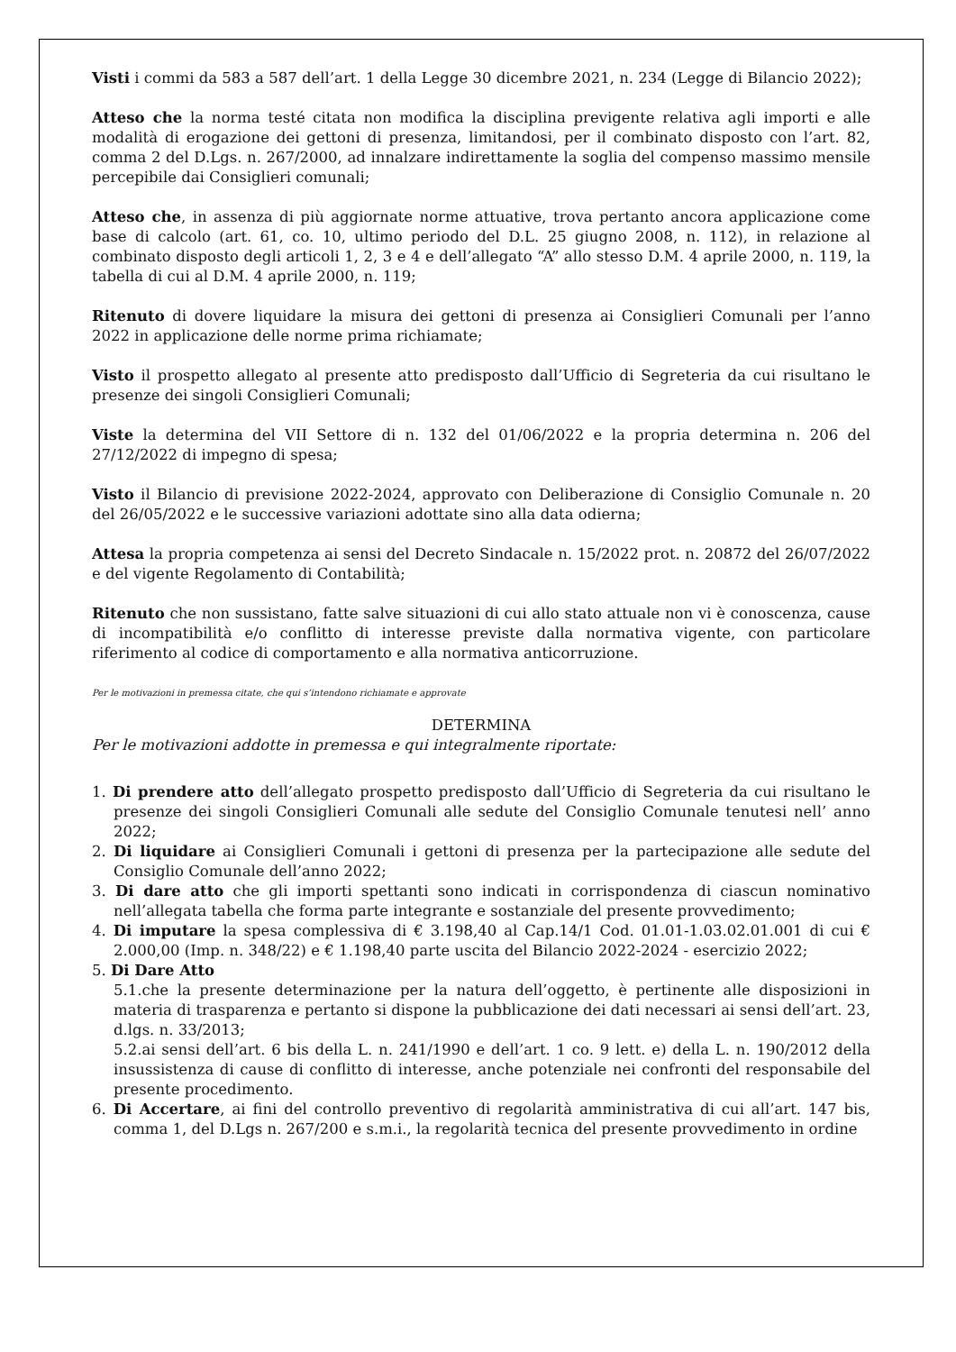Visti i commi da 583 a 587 dell’art. 1 della Legge 30 dicembre 2021, n. 234 (Legge di Bilancio 2022);
Atteso che la norma testé citata non modifica la disciplina previgente relativa agli importi e alle modalità di erogazione dei gettoni di presenza, limitandosi, per il combinato disposto con l’art. 82, comma 2 del D.Lgs. n. 267/2000, ad innalzare indirettamente la soglia del compenso massimo mensile percepibile dai Consiglieri comunali;
Atteso che, in assenza di più aggiornate norme attuative, trova pertanto ancora applicazione come base di calcolo (art. 61, co. 10, ultimo periodo del D.L. 25 giugno 2008, n. 112), in relazione al combinato disposto degli articoli 1, 2, 3 e 4 e dell’allegato “A” allo stesso D.M. 4 aprile 2000, n. 119, la tabella di cui al D.M. 4 aprile 2000, n. 119;
Ritenuto di dovere liquidare la misura dei gettoni di presenza ai Consiglieri Comunali per l’anno 2022 in applicazione delle norme prima richiamate;
Visto il prospetto allegato al presente atto predisposto dall’Ufficio di Segreteria da cui risultano le presenze dei singoli Consiglieri Comunali;
Viste la determina del VII Settore di n. 132 del 01/06/2022 e la propria determina n. 206 del 27/12/2022 di impegno di spesa;
Visto il Bilancio di previsione 2022-2024, approvato con Deliberazione di Consiglio Comunale n. 20 del 26/05/2022 e le successive variazioni adottate sino alla data odierna;
Attesa la propria competenza ai sensi del Decreto Sindacale n. 15/2022 prot. n. 20872 del 26/07/2022 e del vigente Regolamento di Contabilità;
Ritenuto che non sussistano, fatte salve situazioni di cui allo stato attuale non vi è conoscenza, cause di incompatibilità e/o conflitto di interesse previste dalla normativa vigente, con particolare riferimento al codice di comportamento e alla normativa anticorruzione.
Per le motivazioni in premessa citate, che qui s’intendono richiamate e approvate
DETERMINA
Per le motivazioni addotte in premessa e qui integralmente riportate:
1. Di prendere atto dell’allegato prospetto predisposto dall’Ufficio di Segreteria da cui risultano le presenze dei singoli Consiglieri Comunali alle sedute del Consiglio Comunale tenutesi nell’ anno 2022;
2. Di liquidare ai Consiglieri Comunali i gettoni di presenza per la partecipazione alle sedute del Consiglio Comunale dell’anno 2022;
3. Di dare atto che gli importi spettanti sono indicati in corrispondenza di ciascun nominativo nell’allegata tabella che forma parte integrante e sostanziale del presente provvedimento;
4. Di imputare la spesa complessiva di € 3.198,40 al Cap.14/1 Cod. 01.01-1.03.02.01.001 di cui € 2.000,00 (Imp. n. 348/22) e € 1.198,40 parte uscita del Bilancio 2022-2024 - esercizio 2022;
5. Di Dare Atto
5.1.che la presente determinazione per la natura dell’oggetto, è pertinente alle disposizioni in materia di trasparenza e pertanto si dispone la pubblicazione dei dati necessari ai sensi dell’art. 23, d.lgs. n. 33/2013;
5.2.ai sensi dell’art. 6 bis della L. n. 241/1990 e dell’art. 1 co. 9 lett. e) della L. n. 190/2012 della insussistenza di cause di conflitto di interesse, anche potenziale nei confronti del responsabile del presente procedimento.
6. Di Accertare, ai fini del controllo preventivo di regolarità amministrativa di cui all’art. 147 bis, comma 1, del D.Lgs n. 267/200 e s.m.i., la regolarità tecnica del presente provvedimento in ordine